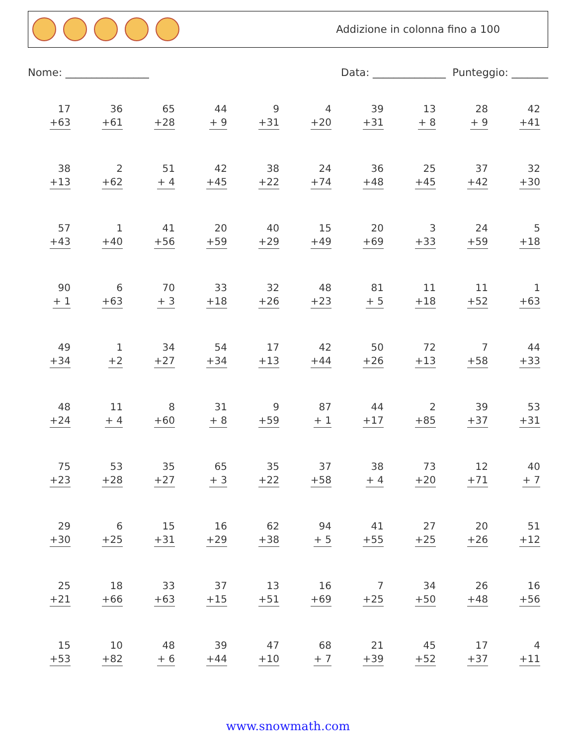Addizione in colonna fino a 100
Nome: ________________ Data: ______________ Punteggio: _______
| 17 +63 | 36 +61 | 65 +28 | 44 + 9 | 9 +31 | 4 +20 | 39 +31 | 13 + 8 | 28 + 9 | 42 +41 |
| 38 +13 | 2 +62 | 51 + 4 | 42 +45 | 38 +22 | 24 +74 | 36 +48 | 25 +45 | 37 +42 | 32 +30 |
| 57 +43 | 1 +40 | 41 +56 | 20 +59 | 40 +29 | 15 +49 | 20 +69 | 3 +33 | 24 +59 | 5 +18 |
| 90 + 1 | 6 +63 | 70 + 3 | 33 +18 | 32 +26 | 48 +23 | 81 + 5 | 11 +18 | 11 +52 | 1 +63 |
| 49 +34 | 1 +2 | 34 +27 | 54 +34 | 17 +13 | 42 +44 | 50 +26 | 72 +13 | 7 +58 | 44 +33 |
| 48 +24 | 11 + 4 | 8 +60 | 31 + 8 | 9 +59 | 87 + 1 | 44 +17 | 2 +85 | 39 +37 | 53 +31 |
| 75 +23 | 53 +28 | 35 +27 | 65 + 3 | 35 +22 | 37 +58 | 38 + 4 | 73 +20 | 12 +71 | 40 + 7 |
| 29 +30 | 6 +25 | 15 +31 | 16 +29 | 62 +38 | 94 + 5 | 41 +55 | 27 +25 | 20 +26 | 51 +12 |
| 25 +21 | 18 +66 | 33 +63 | 37 +15 | 13 +51 | 16 +69 | 7 +25 | 34 +50 | 26 +48 | 16 +56 |
| 15 +53 | 10 +82 | 48 + 6 | 39 +44 | 47 +10 | 68 + 7 | 21 +39 | 45 +52 | 17 +37 | 4 +11 |
www.snowmath.com